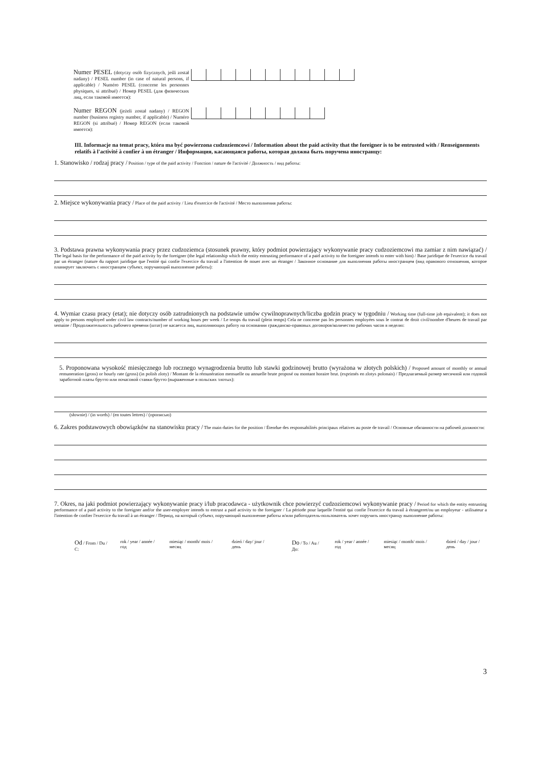Numer PESEL (dotyczy osób fizycznych, jeśli został nadany) / PESEL number (in case of natural persons, if applicable) / Numéro PESEL (concerne les personnes physiques, si attribué) / Номер PESEL (для физических лиц, если таковой имеется):
Numer REGON (jeżeli został nadany) / REGON number (business registry number, if applicable) / Numéro REGON (si attribué) / Номер REGON (если таковой имеется):
III. Informacje na temat pracy, która ma być powierzona cudzoziemcowi / Information about the paid activity that the foreigner is to be entrusted with / Renseignements relatifs à l'activité à confier à un étranger / Информация, касающаяся работы, которая должна быть поручена иностранцу:
1. Stanowisko / rodzaj pracy / Position / type of the paid activity / Fonction / nature de l'activité / Должность / вид работы:
2. Miejsce wykonywania pracy / Place of the paid activity / Lieu d'exercice de l'activité / Место выполнения работы:
3. Podstawa prawna wykonywania pracy przez cudzoziemca (stosunek prawny, który podmiot powierzający wykonywanie pracy cudzoziemcowi ma zamiar z nim nawiązać) / The legal basis for the performance of the paid activity by the foreigner (the legal relationship which the entity entrusting performance of a paid activity to the foreigner intends to enter with him) / Base juridique de l'exercice du travail par un étranger (nature du rapport juridique que l'entité qui confie l'exercice du travail a l'intention de nouer avec un étranger / Законное основание для выполнения работы иностранцем (вид правового отношения, которое планирует заключить с иностранцем субъект, поручающий выполнение работы):
4. Wymiar czasu pracy (etat); nie dotyczy osób zatrudnionych na podstawie umów cywilnoprawnych/liczba godzin pracy w tygodniu / Working time (full-time job equivalent); it does not apply to persons employed under civil law contracts/number of working hours per week / Le temps du travail (plein temps) Cela ne concerne pas les personnes employées sous le contrat de droit civil/nombre d'heures de travail par semaine / Продолжительность рабочего времени (штат) не касается лиц, выполняющих работу на основании гражданско-правовых договоров/количество рабочих часов в неделю:
5. Proponowana wysokość miesięcznego lub rocznego wynagrodzenia brutto lub stawki godzinowej brutto (wyrażona w złotych polskich) / Proposed amount of monthly or annual remuneration (gross) or hourly rate (gross) (in polish zloty) / Montant de la rémunération mensuelle ou annuelle brute proposé ou montant horaire brut. (exprimés en zlotys polonais) / Предлагаемый размер месячной или годовой заработной платы брутто или почасовой ставки брутто (выраженные в польских злотых):
(słownie) / (in words) / (en toutes lettres) / (прописью)
6. Zakres podstawowych obowiązków na stanowisku pracy / The main duties for the position / Étendue des responsabilités principaux rélatives au poste de travail / Основные обязанности на рабочей должности:
7. Okres, na jaki podmiot powierzający wykonywanie pracy i/lub pracodawca - użytkownik chce powierzyć cudzoziemcowi wykonywanie pracy / Period for which the entity entrusting performance of a paid activity to the foreigner and/or the user-employer intends to entrust a paid activity to the foreigner / La période pour laquelle l'entité qui confie l'exercice du travail à étrangeret/ou un employeur - utilisateur a l'intention de confier l'exercice du travail à un étranger / Период, на который субъект, поручающий выполнение работы и/или работодатель-пользователь хочет поручить иностранцу выполнение работы:
Od / From / Du / C: rok / year / année / год miesiąc / month/ mois / месяц dzień / day/ jour / день
Do / To / Au / До: rok / year / année / год miesiąc / month/ mois / месяц dzień / day / jour / день
3